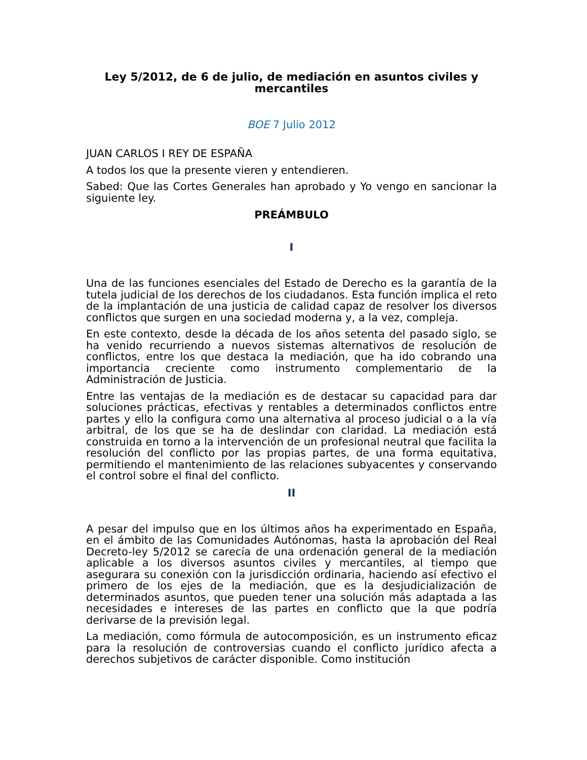Ley 5/2012, de 6 de julio, de mediación en asuntos civiles y mercantiles
BOE 7 Julio 2012
JUAN CARLOS I REY DE ESPAÑA
A todos los que la presente vieren y entendieren.
Sabed: Que las Cortes Generales han aprobado y Yo vengo en sancionar la siguiente ley.
PREÁMBULO
I
Una de las funciones esenciales del Estado de Derecho es la garantía de la tutela judicial de los derechos de los ciudadanos. Esta función implica el reto de la implantación de una justicia de calidad capaz de resolver los diversos conflictos que surgen en una sociedad moderna y, a la vez, compleja.
En este contexto, desde la década de los años setenta del pasado siglo, se ha venido recurriendo a nuevos sistemas alternativos de resolución de conflictos, entre los que destaca la mediación, que ha ido cobrando una importancia creciente como instrumento complementario de la Administración de Justicia.
Entre las ventajas de la mediación es de destacar su capacidad para dar soluciones prácticas, efectivas y rentables a determinados conflictos entre partes y ello la configura como una alternativa al proceso judicial o a la vía arbitral, de los que se ha de deslindar con claridad. La mediación está construida en torno a la intervención de un profesional neutral que facilita la resolución del conflicto por las propias partes, de una forma equitativa, permitiendo el mantenimiento de las relaciones subyacentes y conservando el control sobre el final del conflicto.
II
A pesar del impulso que en los últimos años ha experimentado en España, en el ámbito de las Comunidades Autónomas, hasta la aprobación del Real Decreto-ley 5/2012 se carecía de una ordenación general de la mediación aplicable a los diversos asuntos civiles y mercantiles, al tiempo que asegurara su conexión con la jurisdicción ordinaria, haciendo así efectivo el primero de los ejes de la mediación, que es la desjudicialización de determinados asuntos, que pueden tener una solución más adaptada a las necesidades e intereses de las partes en conflicto que la que podría derivarse de la previsión legal.
La mediación, como fórmula de autocomposición, es un instrumento eficaz para la resolución de controversias cuando el conflicto jurídico afecta a derechos subjetivos de carácter disponible. Como institución